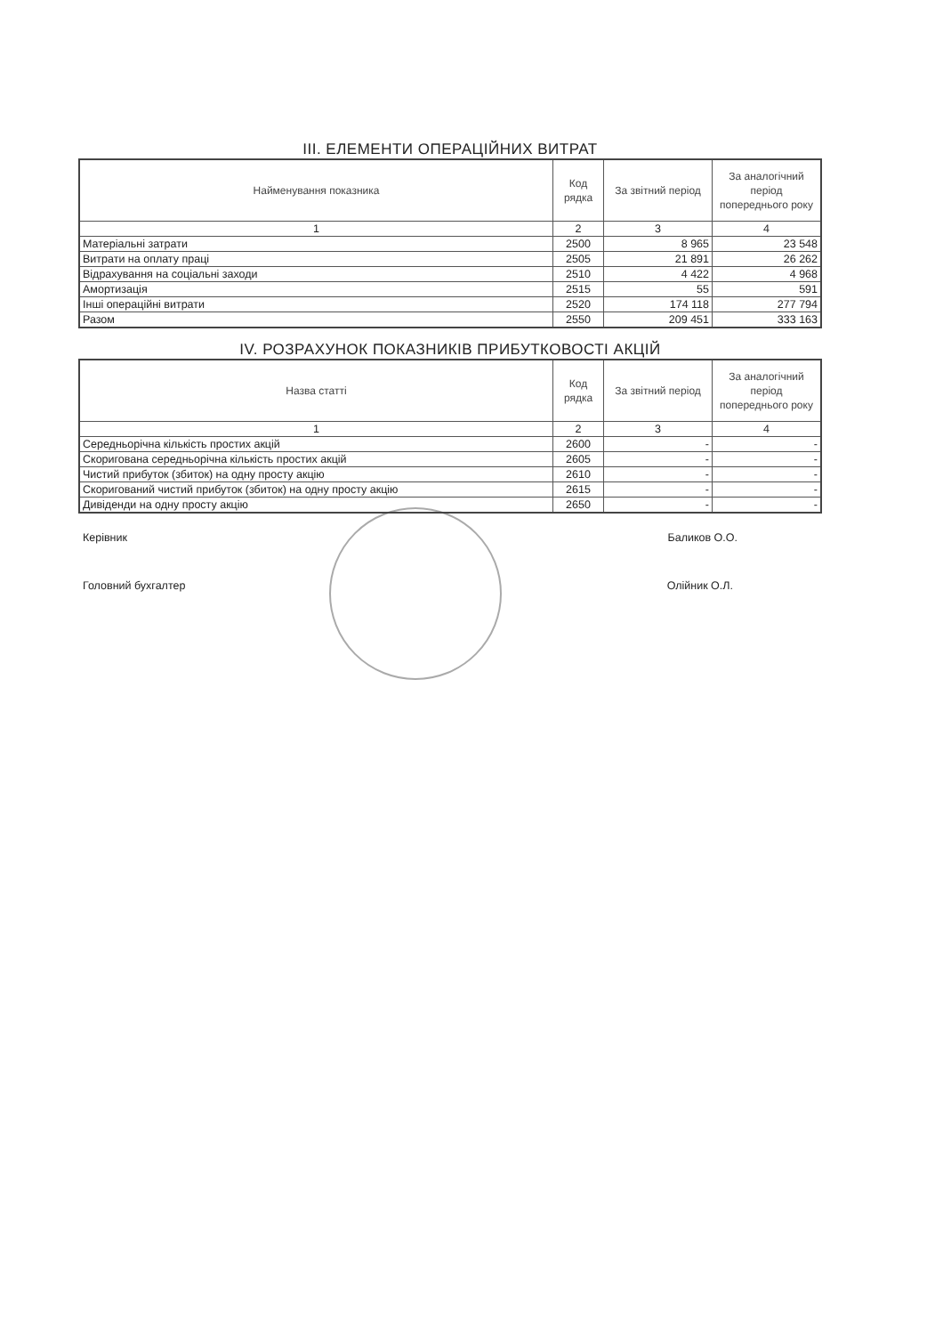III. ЕЛЕМЕНТИ ОПЕРАЦІЙНИХ ВИТРАТ
| Найменування показника | Код рядка | За звітний період | За аналогічний період попереднього року |
| --- | --- | --- | --- |
| 1 | 2 | 3 | 4 |
| Матеріальні затрати | 2500 | 8 965 | 23 548 |
| Витрати на оплату праці | 2505 | 21 891 | 26 262 |
| Відрахування на соціальні заходи | 2510 | 4 422 | 4 968 |
| Амортизація | 2515 | 55 | 591 |
| Інші операційні витрати | 2520 | 174 118 | 277 794 |
| Разом | 2550 | 209 451 | 333 163 |
IV. РОЗРАХУНОК ПОКАЗНИКІВ ПРИБУТКОВОСТІ АКЦІЙ
| Назва статті | Код рядка | За звітний період | За аналогічний період попереднього року |
| --- | --- | --- | --- |
| 1 | 2 | 3 | 4 |
| Середньорічна кількість простих акцій | 2600 | - | - |
| Скоригована середньорічна кількість простих акцій | 2605 | - | - |
| Чистий прибуток (збиток) на одну просту акцію | 2610 | - | - |
| Скоригований чистий прибуток (збиток) на одну просту акцію | 2615 | - | - |
| Дивіденди на одну просту акцію | 2650 | - | - |
Керівник Баликов О.О.
Головний бухгалтер Олійник О.Л.